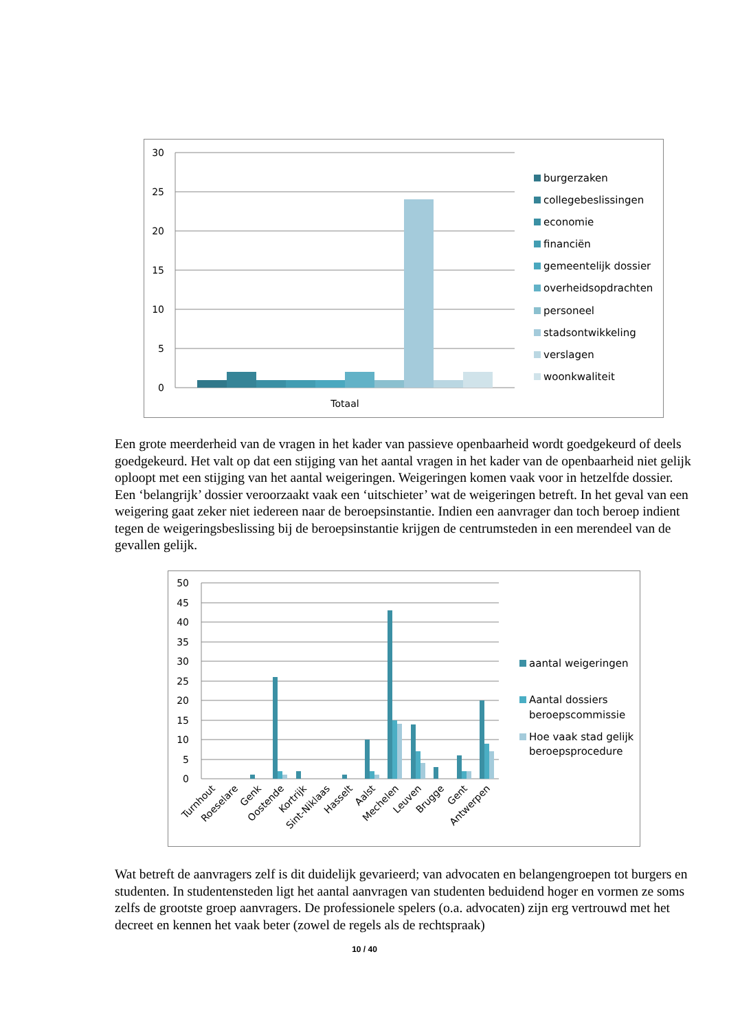30
25
20
15
10
5
0
Totaal
burgerzaken
collegebeslissingen
economie
financiën
gemeentelijk dossier
overheidsopdrachten
personeel
stadsontwikkeling
verslagen
woonkwaliteit
Een grote meerderheid van de vragen in het kader van passieve openbaarheid wordt goedgekeurd of deels goedgekeurd. Het valt op dat een stijging van het aantal vragen in het kader van de openbaarheid niet gelijk oploopt met een stijging van het aantal weigeringen. Weigeringen komen vaak voor in hetzelfde dossier. Een ‘belangrijk’ dossier veroorzaakt vaak een ‘uitschieter’ wat de weigeringen betreft. In het geval van een weigering gaat zeker niet iedereen naar de beroepsinstantie. Indien een aanvrager dan toch beroep indient tegen de weigeringsbeslissing bij de beroepsinstantie krijgen de centrumsteden in een merendeel van de gevallen gelijk.
50
45
40
35
30
25
20
15
10
5
0
Turnhout
Roeselare
Genk
Oostende
Kortrijk
Sint-Niklaas
Hasselt
Aalst
Mechelen
Leuven
Brugge
Gent
Antwerpen
aantal weigeringen
Aantal dossiers
beroepscommissie
Hoe vaak stad gelijk
beroepsprocedure
Wat betreft de aanvragers zelf is dit duidelijk gevarieerd; van advocaten en belangengroepen tot burgers en studenten. In studentensteden ligt het aantal aanvragen van studenten beduidend hoger en vormen ze soms zelfs de grootste groep aanvragers. De professionele spelers (o.a. advocaten) zijn erg vertrouwd met het decreet en kennen het vaak beter (zowel de regels als de rechtspraak)
10 / 40